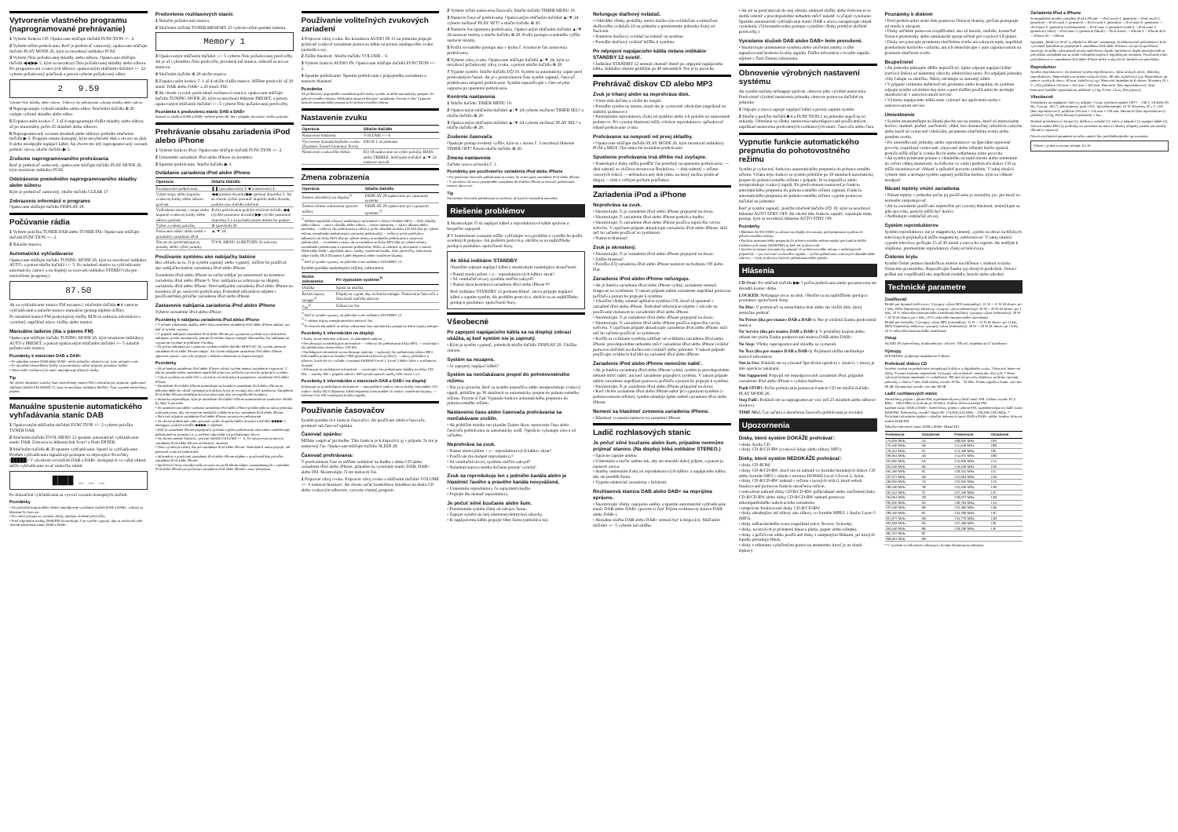Vytvorenie vlastného programu (naprogramované prehrávanie)
1 Vyberte funkciu CD. Opakovane stláčajte tlačidlá FUNCTION +/– 2.
2 Vyberte režim prehrávania. Keď je prehrávač zastavený, opakovane stláčajte tlačidlo PLAY MODE 26, kým sa nezobrazí indikátor PGM.
3 Vyberte číslo požadovanej skladby alebo súboru. Opakovane stláčajte tlačidlá ◀◀/▶▶ 5, kým sa nezobrazí číslo požadovanej skladby alebo súboru. Pri programovaní zvukových súborov opakovaným stláčaním tlačidiel +/– 22 vyberte požadovaný priečinok a potom vyberte požadovaný súbor.
2 9.59
Vybraté číslo skladby alebo súboru Celkový čas prehrávania vybratej skladby alebo súboru
4 Naprogramujte vybratú skladbu alebo súbor. Stlačením tlačidla ⊕ 20 zadajte vybratú skladbu alebo súbor.
5 Zopakovaním krokov č. 3 až 4 naprogramujte ďalšie skladby alebo súbory až po maximálny počet 25 skladieb alebo súborov.
6 Naprogramovaný zoznam skladieb alebo súborov prehráte stlačením tlačidla ▶ 3. Program ostane dostupný, kým nevyberiete disk z otvoru na disk 8 alebo neodpojíte napájací kábel. Ak chcete ten istý naprogramovaný zoznam prehrať znova, stlačte tlačidlo ▶ 3.
Zrušenie naprogramovaného prehrávania
Keď je prehrávač zastavený, opakovane stláčajte tlačidlo PLAY MODE 26, kým nezmizne indikátor PGM.
Odstránenie posledného naprogramovaného skladby alebo súboru
Kým je prehrávač zastavený, stlačte tlačidlo CLEAR 17.
Zobrazenie informácií o programe
Opakovane stláčajte tlačidlo DISPLAY 29.
Počúvanie rádia
1 Vyberte položku TUNER DAB alebo TUNER FM. Opakovane stláčajte tlačidlá FUNCTION +/– 2.
2 Nalaďte stanicu.
Automatické vyhľadávanie
Opakovane stláčajte tlačidlo TUNING MODE 26, kým sa nezobrazí indikátor AUTO, a potom stlačte tlačidlá +/– 5. Po naladení stanice sa vyhľadávanie automaticky zastaví a na displeji sa rozsvieti indikátor STEREO (iba pre stereofónne programy).
87.50
Ak sa vyhľadávanie stanice FM nezastaví, stlačením tlačidla ■ 4 zastavte vyhľadávanie a nalaďte stanicu manuálne (postup nájdete nižšie).
Po naladení stanice FM poskytujúcej služby RDS sa zobrazia informácie o vysielaní, napríklad názov služby alebo stanice.
Manuálne ladenie (iba v pásme FM)
Opakovane stláčajte tlačidlo TUNING MODE 26, kým nezmizne indikátory AUTO a PRESET, a potom opakovaným stláčaním tlačidiel +/– 5 nalaďte požadovanú stanicu.
Poznámky k staniciam DAB a DAB+
• Po naladení stanice DAB alebo DAB+ môže niekoľko sekúnd trvať, kým začujete zvuk.
• Po ukončení sekundárnej služby sa automaticky začne prijímať primárna služba.
• Tento ladič rozhlasových staníc nepodporuje údajové služby.
Tip
Ak chcete obmedziť statický šum stereofónnej stanice FM s nekvalitným príjmom, opakovane stláčajte tlačidlo FM MODE 27, kým sa nezobrazí indikátor MONO. Tým vypnete stereofónny príjem.
Manuálne spustenie automatického vyhľadávania staníc DAB
1 Opakovaným stláčaním tlačidiel FUNCTION +/– 2 vyberte položku TUNER DAB.
2 Stlačením tlačidla TOOL MENU 21 spustite automatické vyhľadávanie staníc DAB. Zobrazia sa hlásenia Init Scan? a Push ENTER.
3 Stlačením tlačidla ⊕ 20 spustite vyhľadávanie. Spustí sa vyhľadávanie. Priebeh vyhľadávania signalizujú postupne sa objavujúce štvorčeky (█████). V závislosti od služieb DAB a DAB+ dostupných vo vašej oblasti môže vyhľadávanie trvať niekoľko minút.
████ _ _ _
Po dokončení vyhľadávania sa vytvorí zoznam dostupných služieb.
Poznámky
• Ak príslušná krajina alebo oblasť nepodporuje vysielanie služieb DAB a DAB+, zobrazí sa hlásenie No Service.
• Pri tomto postupe sa vymažú všetky predtým uložené predvoľby.
• Pred odpojením antény DAB/FM skontrolujte, či je systém vypnutý, aby sa zachovali vaše vlastné nastavenia staníc DAB a DAB+.
Predvolenie rozhlasových staníc
1 Nalaďte požadovanú stanicu.
2 Stlačením tlačidla TUNER MEMORY 25 vyberte režim pamäte ladenia.
Memory 1
3 Opakovaným stláčaním tlačidiel +/– 5 vyberte číslo požadovanej predvoľby. Ak je už vybratému číslu predvoľby priradená iná stanica, nahradí sa novou stanicou.
4 Stlačením tlačidla ⊕ 20 uložte stanicu.
5 Zopakovaním krokov č. 1 až 4 uložte ďalšie stanice. Môžete predvoliť až 20 staníc DAB alebo DAB+ a 20 staníc FM.
6 Ak chcete vyvolať predvolenú rozhlasovú stanicu, opakovane stláčajte tlačidlo TUNING MODE 26, kým sa nezobrazí hlásenie PRESET, a potom opakovaným stláčaním tlačidiel +/– 5 vyberte číslo požadovanej predvoľby.
Poznámka k predvoleniu staníc DAB a DAB+
Stanice so službou DAB a DAB+ môžete predvoliť iba v prípade, ak možno službu prijímať.
Prehrávanie obsahu zariadenia iPod alebo iPhone
1 Vyberte funkciu iPod. Opakovane stláčajte tlačidlá FUNCTION +/– 2.
2 Umiestnite zariadenie iPod alebo iPhone na konektor.
3 Spustite prehrávanie. Stlačte tlačidlo ▶ 3.
Ovládanie zariadenia iPod alebo iPhone
| Operácia | Stlačte tlačidlo |
| --- | --- |
| Pozastavenie prehrávania | ❚❚ (pozastavenie) 3/ ■ (zastavenie) 4. |
| Výber stopy alebo kapitoly zvukovej knihy alebo súboru podcast | ◀◀ (presun dozadu)/▶▶ (presun dopredu) 5. Ak sa chcete rýchlo posunúť dopredu alebo dozadu, podržte toto tlačidlo stlačené. |
| Vyhľadanie miesta v stope alebo kapitole zvukovej knihy alebo súboru podcast | Počas prehrávania podržte stlačené tlačidlo ◀◀ (rýchle posunutie dozadu)/▶▶ (rýchle posunutie dopredu) 5 a na požadovanom mieste ho pustite. |
| Výber zvolenej položky | ⊕ (prechod) 20. |
| Posúvanie nahor alebo nadol v ponukách zariadenia iPod | ▲/▼ 24. |
| Návrat do predchádzajúcej ponuky alebo výber ponuky | TOOL MENU 21/RETURN 23 (návrat). |
Používanie systému ako nabíjačky batérie
Bez ohľadu na to, či je systém zapnutý alebo vypnutý, môžete ho používať ako nabíjačku batérie zariadenia iPod alebo iPhone.
Zariadenie iPod alebo iPhone sa začne nabíjať po umiestnení na konektor zariadenia iPod alebo iPhone 9. Stav nabíjania sa zobrazuje na displeji zariadenia iPod alebo iPhone. Pred nabíjaním zariadenia iPod alebo iPhone na konektor až po zastavení prehrávania. Podrobné informácie nájdete v používateľskej príručke zariadenia iPod alebo iPhone.
Zastavenie nabíjania zariadenia iPod alebo iPhone
Vyberte zariadenie iPod alebo iPhone.
Poznámky k nabíjaniu zariadenia iPod alebo iPhone
• V režime zobrazenia ukážky alebo času nemôžete zariadenie iPod alebo iPhone nabíjať, ani keď je systém vypnutý.
• V prípade nabíjania zariadenia iPod alebo iPhone pri vypnutom systéme sa po dokončení nabíjania systém automaticky prepne do režimu úspory energie. Maximálny čas nabíjania pri vypnutom systéme je približne 4 hodiny.
• Ak počas nabíjania pri vypnutom systéme stlačíte tlačidlo DISPLAY 29, systém prestane zariadenie iPod alebo iPhone nabíjať. Ak chcete nabíjanie zariadenia iPod alebo iPhone opätovne spustiť, znova ho pripojte v režime zobrazenia na úsporu energie.
Poznámky
• Ak je batéria zariadenia iPod alebo iPhone vybitá, systém nemusí zariadenie rozpoznať. V takom prípade nabite zariadenie napríklad pomocou počítača a potom ho pripojte k systému.
• Výkon systému sa môže líšiť v závislosti od technických parametrov zariadenia iPod alebo iPhone.
• Zariadenie iPod alebo iPhone umiestňujte na konektor zariadenia iPod alebo iPhone na jednotke alebo ho odtiaľ vyberajte pod uhlom, ktorý je rovnaký ako uhol konektora. Zariadenie iPod alebo iPhone neotáčajte ani nim nekývajte, aby ste nepoškodili konektor.
• Jednotku neprenášajte, kým je zariadenie iPod alebo iPhone umiestnené na konektore. Mohlo by dôjsť k poruche.
• Pri umiestňovaní alebo vyberaní zariadenia iPod alebo iPhone podržte jednou rukou jednotku a dávajte pozor, aby ste omylom nestlačili ovládacie prvky zariadenia iPod alebo iPhone.
• Skôr než odpojíte zariadenie iPod alebo iPhone, pozastavte prehrávanie.
• Ak chcete prehrávané video posunúť rýchlo dopredu (alebo dozadu) a tlačidlá ◀◀/▶▶ 5 nereagujú, podržte tlačidlá ◀◀/▶▶ 5 stlačené.
• Keď je zariadenie iPhone pripojené k systému a počas prehrávania vám niekto zatelefonuje, prehrávanie sa pozastaví a vy môžete odpovedať na prichádzajúci hovor.
• Ak chcete zmeniť hlasitosť, použite tlačidlá VOLUME +/– 6. Pri nastavovaní pomocou zariadenia iPod alebo iPhone sa hlasitosť nezmení.
• Tento systém je určený iba pre zariadenia iPod alebo iPhone. Nemôžete k nemu pripojiť iné prenosné zvukové prehrávače.
• Informácie o používaní zariadenia iPod alebo iPhone nájdete v používateľskej príručke zariadenia iPod alebo iPhone.
• Spoločnosť Sony nezodpovedá za stratu ani poškodenie údajov zaznamenaných v zariadení iPod alebo iPhone pri používaní zariadenia iPod alebo iPhone s touto jednotkou.
Používanie voliteľných zvukových zariadení
1 Pripravte zdroj zvuku. Ku konektoru AUDIO IN 15 na jednotke pripojte prídavné zvukové zariadenie pomocou kábla na prenos analógového zvuku (nedodáva sa).
2 Znížte hlasitosť. Stlačte tlačidlo VOLUME – 6.
3 Vyberte funkciu AUDIO IN. Opakovane stláčajte tlačidlá FUNCTION +/– 2.
4 Spustite prehrávanie. Spustite prehrávanie z pripojeného zariadenia a nastavte hlasitosť.
Poznámka
Ak je hlasitosť pripojeného zariadenia príliš nízka, systém sa môže automaticky prepnúť do pohotovostného režimu. Adekvátne nastavte hlasitosť zariadenia. Pozrite si časť Vypnutie funkcie automatického prepnutia do pohotovostného režimu.
Nastavenie zvuku
| Operácia | Stlačte tlačidlo |
| --- | --- |
| Nastavenie hlasitosti | VOLUME +/– 6. |
| Vytvorenie dynamickejšieho zvuku (Dynamic Sound Generator X-tra) | DSGX 1 na jednotke. |
| Nastavenie zvukového efektu | EQ 18 opakovane na výber položky BASS alebo TREBLE. Stláčaním tlačidiel ▲/▼ 24 nastavte úroveň. |
Zmena zobrazenia
| Operácia | Stlačte tlačidlo |
| --- | --- |
| Zmena informácií na displeji<sup>1)</sup> | DISPLAY 29 opakovane pri zapnutom systéme. |
| Zmena režimu zobrazenia (pozrite nižšie) | DISPLAY 29 opakovane pri vypnutom systéme.<sup>2)</sup> |
<sup>1)</sup> Môžete napríklad zobraziť nasledujúce informácie o disku CD alebo MP3: —číslo skladby alebo súboru, —názov skladby alebo súboru, —meno interpreta, —názov albumu alebo priečinka, —celkový čas prehrávania a celkový počet skladieb na disku CD-DA (iba po výbere režimu normálneho prehrávania a zastavení prehrávača), —celkový počet priečinkov (albumov) na disku MP3 (iba po výbere režimu normálneho prehrávania a zastavení prehrávača), —označenie zväzku, ak sa nachádza na disku MP3 (iba po výbere režimu normálneho prehrávania a zastavení prehrávača). Môžu sa zobraziť aj informácie o stanici DAB alebo DAB+, napríklad názov služby, označenie kanálu, číslo predvoľby, frekvencia, údaje služby DLS (Dynamic Label Segment) alebo označenie skupiny.
<sup>2)</sup> Keď je systém vypnutý, na jednotke svieti indikátor STANDBY 12.
Systém ponúka nasledujúce režimy zobrazenia.
| Režim zobrazenia | Pri vypnutom systéme<sup>1)</sup> |
| --- | --- |
| Ukážka | Spustí sa ukážka. |
| Režim úspory energie<sup>2)</sup> | Displej sa vypne, aby sa šetrila energia. Nastavenia časovača a času budú naďalej aktívne. |
| Čas<sup>3)</sup> | Zobrazí sa čas. |
<sup>1)</sup> Keď je systém vypnutý, na jednotke svieti indikátor STANDBY 12.
<sup>2)</sup> V režime úspory energie nemožno nastaviť čas.
<sup>3)</sup> Po ôsmich sekundách sa režim zobrazenia času automaticky prepne na režim úspory energie.
Poznámky k informáciám na displeji
• Znaky, ktoré nemožno zobraziť, sú nahradené znakom _.
• Nezobrazujú sa nasledujúce informácie: —celkový čas prehrávania disku MP3, —zostávajúci čas prehrávania okrem diskov CD-DA.
• Nasledujúce informácie sa nezobrazujú správne: —uplynulý čas prehrávania súboru MP3 kódovaného pomocou formátu VBR (premenlivá bitová rýchlosť), —názvy priečinkov a súborov, ktoré nie sú v súlade s normami ISO9660 Level 1, Level 2 alebo Joliet v rozšírenom formáte.
• Zobrazujú sa nasledujúce informácie: —zostávajúci čas prehrávania skladby na disku CD-DA, —značky ID3 v prípade súborov MP3 používajúcich značky ID3 verzie 1 a 2.
Poznámky k informáciám o staniciach DAB a DAB+ na displeji
Zobrazujú sa aj nasledujúce informácie: —maximálne 8 znakov názvu služby, maximálne 128 znakov služby DLS (Dynamic Label Segment) a maximálne 16 znakov označenia skupiny, —hodnota 0 až 100 označujúca kvalitu signálu.
Používanie časovačov
Systém ponúka dve funkcie časovačov. Ak používate obidva časovače, prednosť má časovač spánku.
Časovač spánku:
Môžete zaspávať pri hudbe. Táto funkcia je k dispozícii aj v prípade, že nie je nastavený čas. Opakovane stláčajte tlačidlo SLEEP 28.
Časovač prehrávania:
V predvolenom čase sa môžete zobúdzať na hudbu z disku CD alebo zariadenia iPod alebo iPhone, prípadne na vysielanie staníc DAB, DAB+ alebo FM. Skontrolujte, či ste nastavili čas.
1 Pripravte zdroj zvuku. Pripravte zdroj zvuku a stláčaním tlačidiel VOLUME +/– 6 nastavte hlasitosť. Ak chcete začať konkrétnou skladbou na disku CD alebo zvukovým súborom, vytvorte vlastný program.
2 Vyberte režim nastavenia časovača. Stlačte tlačidlo TIMER MENU 19.
3 Nastavte časovač prehrávania. Opakovaným stláčaním tlačidiel ▲/▼ 24 vyberte možnosť PLAY SET? a stlačte tlačidlo ⊕ 20.
4 Nastavte čas spustenia prehrávania. Opakovaným stláčaním tlačidiel ▲/▼ 24 nastavte hodiny a stlačte tlačidlo ⊕ 20. Podľa postupu uvedeného vyššie nastavte minúty.
5 Podľa rovnakého postupu ako v kroku č. 4 nastavte čas zastavenia prehrávania.
6 Vyberte zdroj zvuku. Opakovane stláčajte tlačidlá ▲/▼ 24, kým sa nezobrazí požadovaný zdroj zvuku, a potom stlačte tlačidlo ⊕ 20.
7 Vypnite systém. Stlačte tlačidlo I/⏻ 10. Systém sa automaticky zapne pred predvoleným časom. Ak je v predvolenom čase systém zapnutý, časovač prehrávania nespustí prehrávanie. Systém nepoužívajte v čase od jeho zapnutia po spustenie prehrávania.
Kontrola nastavenia
1 Stlačte tlačidlo TIMER MENU 19.
2 Opakovaným stláčaním tlačidiel ▲/▼ 24 vyberte možnosť TIMER SEL? a stlačte tlačidlo ⊕ 20.
3 Opakovaným stláčaním tlačidiel ▲/▼ 24 vyberte možnosť PLAY SEL? a stlačte tlačidlo ⊕ 20.
Zrušenie časovača
Opakujte postup uvedený vyššie, kým sa v kroku č. 3 nezobrazí hlásenie TIMER OFF? Potom stlačte tlačidlo ⊕ 20.
Zmena nastavenia
Začnite znova od kroku č. 1.
Poznámky pre používateľov zariadenia iPod alebo iPhone
• Pri používaní časovača prehrávania sa uistite, že sa nevypne zariadenie iPod alebo iPhone.
• V závislosti od stavu pripojeného zariadenia iPod alebo iPhone sa časovač prehrávania nemusí aktivovať.
Tip
Nastavenie časovača prehrávania sa zachová, až kým ho manuálne nezrušíte.
Riešenie problémov
1 Skontrolujte, či sú napájací kábel a reproduktorové káble správne a bezpečne zapojené.
2 V kontrolnom zozname nižšie vyhľadajte svoj problém a vyriešte ho podľa uvedených pokynov. Ak problém pretrváva, obráťte sa na najbližšieho predajcu produktov spoločnosti Sony.
Ak bliká indikátor STANDBY
Okamžite odpojte napájací kábel a skontrolujte nasledujúce skutočnosti.
• Nastal medzi pólmi + a – reproduktorových káblov skrat?
• Sú ventilačné otvory systému niečím zakryté?
• Nastal skrat konektora zariadenia iPod alebo iPhone 9?
Keď indikátor STANDBY 12 prestane blikať, znova pripojte napájací kábel a zapnite systém. Ak problém pretrváva, obráťte sa na najbližšieho predajcu produktov spoločnosti Sony.
Všeobecné
Po zapojení napájacieho kábla sa na displeji zobrazí ukážka, aj keď systém nie je zapnutý.
• Kým je systém vypnutý, jedenkrát stlačte tlačidlo DISPLAY 29. Ukážka zmizne.
Systém sa nezapne.
• Je zapojený napájací kábel?
Systém sa neočakávane prepol do pohotovostného režimu.
• Nie je to porucha. Keď sa systém nepoužíva alebo nereprodukuje zvukový signál, približne po 30 minútach sa automaticky prepne do pohotovostného režimu. Pozrite si časť Vypnutie funkcie automatického prepnutia do pohotovostného režimu.
Nastavenie času alebo časovača prehrávania sa neočakávane zrušilo.
• Ak približne minútu nevykonáte žiaden úkon, nastavenie času alebo časovača prehrávania sa automaticky zruší. Operáciu vykonajte znova od začiatku.
Neprehráva sa zvuk.
• Nastal medzi pólmi + a – reproduktorových káblov skrat?
• Používate iba dodané reproduktory?
• Sú ventilačné otvory systému niečím zakryté?
• Naladená stanica mohla dočasne prestať vysielať.
Zvuk sa reprodukuje len z jedného kanála alebo je hlasitosť ľavého a pravého kanála nevyvážená.
• Umiestnite reproduktory čo najsymetrickejšie.
• Pripojte iba dodané reproduktory.
Je počuť silné bzučanie alebo šum.
• Premiestnite systém ďalej od zdrojov šumu.
• Zapojte systém do inej nástennej elektrickej zásuvky.
• K napájaciemu káblu pripojte filter šumu (nedodáva sa).
Nefunguje diaľkový ovládač.
• Odstráňte všetky prekážky medzi diaľkovým ovládačom a snímačom diaľkového ovládača 16 na jednotke a premiestnite jednotku ďalej od žiariviek.
• Namierte diaľkový ovládač na snímač na systéme.
• Presuňte diaľkový ovládač bližšie k systému.
Po odpojení napájacieho kábla ostane indikátor STANDBY 12 svietiť.
• Indikátor STANDBY 12 nemusí zhasnúť ihneď po odpojení napájacieho kábla. Indikátor zhasne približne po 40 sekundách. Nie je to porucha.
Prehrávač diskov CD alebo MP3
Zvuk je trhaný alebo sa neprehráva disk.
• Utrite disk dočista a vložte ho naspäť.
• Presuňte systém na miesto, ktoré nie je vystavené vibráciám (napríklad na stabilný podstavec).
• Premiestnite reproduktory ďalej od systému alebo ich položte na samostatné podstavce. Pri vysokej hlasitosti môžu vibrácie reproduktorov spôsobovať trhané prehrávanie zvuku.
Prehrávanie sa nespustí od prvej skladby.
• Opakovane stláčajte tlačidlo PLAY MODE 26, kým nezmiznú indikátory PGM a SHUF, čím obnovíte normálne prehrávanie.
Spustenie prehrávania trvá dlhšie než zvyčajne.
• Nasledujúce disky môžu predĺžiť čas potrebný na spustenie prehrávania: —disk nahratý so zložitou stromovou štruktúrou, —disk nahratý v režime viacerých relácií, —nefinalizovaný disk (disk, na ktorý možno pridávať údaje), —disk s veľkým počtom priečinkov.
Zariadenia iPod a iPhone
Neprehráva sa zvuk.
• Skontrolujte, či je zariadenie iPod alebo iPhone pripojené na doraz.
• Skontrolujte, či zariadenie iPod alebo iPhone prehráva hudbu.
• Skontrolujte, či zariadenie iPod alebo iPhone používa najnovšiu verziu softvéru. V opačnom prípade aktualizujte zariadenie iPod alebo iPhone, skôr než ho začnete používať so systémom.
• Nastavte hlasitosť.
Zvuk je skreslený.
• Skontrolujte, či je zariadenie iPod alebo iPhone pripojené na doraz.
• Znížte hlasitosť.
• Položku EQ zariadenia iPod alebo iPhone nastavte na hodnotu Off alebo Flat.
Zariadenie iPod alebo iPhone nefunguje.
• Ak je batéria zariadenia iPod alebo iPhone vybitá, zariadenie nemusí fungovať so systémom. V takom prípade nabite zariadenie napríklad pomocou počítača a potom ho pripojte k systému.
• Ukončite všetky ostatné aplikácie systému iOS, ktoré sú spustené v zariadení iPod alebo iPhone. Podrobné informácie nájdete v návode na používanie dodanom so zariadením iPod alebo iPhone.
• Skontrolujte, či je zariadenie iPod alebo iPhone pripojené na doraz.
• Skontrolujte, či zariadenie iPod alebo iPhone používa najnovšiu verziu softvéru. V opačnom prípade aktualizujte zariadenie iPod alebo iPhone, skôr než ho začnete používať so systémom.
• Keďže sa ovládanie systému odlišuje od ovládania zariadenia iPod alebo iPhone, pravdepodobne nebudete môcť zariadenie iPod alebo iPhone ovládať pomocou tlačidiel na diaľkovom ovládači alebo jednotke. V takom prípade používajte ovládacie tlačidlá na zariadení iPod alebo iPhone.
Zariadenie iPod alebo iPhone nemožno nabiť.
• Ak je batéria zariadenia iPod alebo iPhone vybitá, systém ju pravdepodobne nebude môcť nabiť, ani keď zariadenie pripojíte k systému. V takom prípade nabite zariadenie napríklad pomocou počítača a potom ho pripojte k systému.
• Skontrolujte, či je zariadenie iPod alebo iPhone pripojené na doraz.
• Keď chcete zariadenie iPod alebo iPhone nabiť pri vypnutom systéme (v pohotovostnom režime), systém nenabije úplne nabité zariadenie iPod alebo iPhone.
Nemení sa hlasitosť zvonenia zariadenia iPhone.
• Hlasitosť zvonenia nastavte na zariadení iPhone.
Ladič rozhlasových staníc
Je počuť silné bzučanie alebo šum, prípadne nemožno prijímať stanice. (Na displeji bliká indikátor STEREO.)
• Správne zapojte anténu.
• Umiestnite a otočte anténu tak, aby ste dosiahli dobrý príjem, a potom ju nastavte znova.
• Antény umiestnite ďalej od reproduktorových káblov a napájacieho kábla, aby ste predišli šumu.
• Vypnite elektrické zariadenia v blízkosti.
Rozhlasová stanica DAB alebo DAB+ sa neprijíma správne.
• Skontrolujte všetky zapojenia antény a spustite automatické vyhľadávanie staníc DAB alebo DAB+ (pozrite si časť Príjem rozhlasovej stanice DAB alebo DAB+).
• Aktuálna služba DAB alebo DAB+ nemusí byť k dispozícii. Stláčaním tlačidiel +/– 5 vyberte inú službu.
• Ak ste sa presťahovali do inej oblasti, niektoré služby alebo frekvencie sa mohli zmeniť a pravdepodobne nebudete môcť naladiť zvyčajné vysielanie. Spustite automatické vyhľadávanie staníc DAB a znova zaregistrujte obsah vysielania. (Vykonaním tohto postupu vymažete všetky predtým uložené predvoľby.)
Vysielanie služieb DAB alebo DAB+ bolo prerušené.
• Skontrolujte umiestnenie systému alebo otočením antény zvýšte signalizovanú hodnotu kvality signálu. Ďalšie informácie o kvalite signálu nájdete v časti Zmena zobrazenia.
Obnovenie výrobných nastavení systému
Ak systém naďalej nefunguje správne, obnovte jeho výrobné nastavenia. Predvolené výrobné nastavenia jednotky obnovte pomocou tlačidiel na jednotke.
1 Odpojte a znova zapojte napájací kábel a potom zapnite systém.
2 Stlačte a podržte tlačidlá ■ 4 a FUNCTION 2 na jednotke aspoň na tri sekundy. Odstránia sa všetky nastavenia nakonfigurované používateľom, napríklad nastavenia predvolených rozhlasových staníc, časovača alebo času.
Vypnutie funkcie automatického prepnutia do pohotovostného režimu
Systém je vybavený funkciou automatického prepnutia do pohotovostného režimu. Vďaka tejto funkcii sa systém približne po 30 minútach automaticky prepne do pohotovostného režimu v prípade, že sa nepoužíva alebo nereprodukuje zvukový signál. Pri predvolenom nastavení je funkcia automatického prepnutia do pohotovostného režimu zapnutá. Funkciu automatického prepnutia do pohotovostného režimu vypnite pomocou tlačidiel na jednotke.
Keď je systém zapnutý, podržte stlačené tlačidlo I/⏻ 10, kým sa nezobrazí hlásenie AUTO STBY OFF. Ak chcete túto funkciu zapnúť, zopakujte tento postup, kým sa nezobrazí hlásenie AUTO STBY ON.
Poznámky
• Hlásenie AUTO STBY sa zobrazí na displeji dve minúty pred prepnutím systému do pohotovostného režimu.
• Funkcia automatického prepnutia do pohotovostného režimu neplatí pre funkcie ladiča rozhlasových staníc (DAB/FM), aj keď ste ju aktivovali.
• Systém sa nemusí automaticky prepnúť do pohotovostného režimu v nasledujúcich prípadoch: —pri zisťovaní zvukového signálu, —počas prehrávania zvukových skladieb alebo súborov, —kým je aktívny časovač prehrávania alebo spánku.
Hlásenia
CD Over: Pri stláčaní tlačidla ▶▶ 5 počas prehrávania alebo pozastavenia ste dosiahli koniec disku.
LOCKED: Nefunguje otvor na disk. Obráťte sa na najbližšieho predajcu produktov spoločnosti Sony.
No Disc: V prehrávači sa nenachádza disk alebo ste vložili disk, ktorý nemožno prehrať.
No Preset (iba pre stanice DAB a DAB+): Nie je uložená žiadna predvolená stanica.
No Service (iba pre stanice DAB a DAB+): V príslušnej krajine alebo oblasti nevysiela žiadna podporovaná stanica DAB alebo DAB+.
No Step: Všetky naprogramované skladby sa vymazali.
No Text (iba pre stanice DAB a DAB+): Prijímaná služba neobsahuje textové informácie.
Not in Use: Pokúsili ste sa vykonať špecifickú operáciu v situácii, v ktorej je táto operácia zakázaná.
Not Supported: Pripojili ste nepodporované zariadenie iPod, prípadne zariadenie iPod alebo iPhone s vybitou batériou.
Push STOP!: Počas prehrávania pomocou funkcie CD ste stlačili tlačidlo PLAY MODE 26.
Step Full!: Pokúsili ste sa naprogramovať viac než 25 skladieb alebo súborov (krokov).
TIME NG!: Čas začatia a ukončenia časovača prehrávania je rovnaký.
Upozornenia
Disky, ktoré systém DOKÁŽE prehrávať:
• disky Audio CD,
• disky CD-R/CD-RW (zvukové údaje alebo súbory MP3).
Disky, ktoré systém NEDOKÁŽE prehrávať:
• disky CD-ROM,
• disky CD-R/CD-RW, ktoré nie sú nahraté vo formáte hudobných diskov CD alebo formáte MP3 v súlade s normou ISO9660 Level 1/Level 2, Joliet,
• disky CD-R/CD-RW nahraté v režime viacerých relácií, ktoré neboli finalizované pomocou funkcie ukončenia relácie,
• nekvalitne nahraté disky CD-R/CD-RW, poškriabané alebo znečistené disky CD-R/CD-RW alebo disky CD-R/CD-RW nahraté pomocou nekompatibilného nahrávacieho zariadenia,
• nesprávne finalizované disky CD-R/CD-RW,
• disky obsahujúce iné súbory ako súbory vo formáte MPEG 1 Audio Layer-3 (MP3),
• disky neštandardného tvaru (napríklad srdce, štvorec, hviezda),
• disky, na ktorých je prilepená lepiaca páska, papier alebo nálepka,
• disky z požičovne alebo používané disky s nalepenými štítkami, pri ktorých lepidlo presahuje štítok,
• disky s etiketami vytlačenými pomocou atramentu, ktorý je na dotyk lepkavý.
Poznámky k diskom
• Pred prehrávaním utrite disk pomocou čistiacej tkaniny, pričom postupujte od stredu k okrajom.
• Disky nečistite pomocou rozpúšťadiel, ako sú benzín, riedidlo, komerčné čistiace prostriedky alebo antistatické spreje určené pre vinylové LP platne.
• Disky nevystavujte priamemu slnečnému svetlu ani zdrojom tepla, napríklad prieduchom horúceho vzduchu, ani ich nenechávajte v aute zaparkovanom na priamom slnečnom svetle.
Bezpečnosť
• Ak jednotku plánujete dlhšie nepoužívať, úplne odpojte napájací kábel (sieťovú šnúru) od nástennej zásuvky (elektrickej siete). Pri odpájaní jednotky vždy ťahajte za zástrčku. Nikdy neťahajte za samotný kábel.
• V prípade vniknutia akéhokoľvek predmetu alebo kvapaliny do systému odpojte systém od elektrickej siete a pred ďalším používaním ho nechajte skontrolovať v autorizovanom servise.
• Výmenu napájacieho kábla smie vykonať len oprávnená osoba v autorizovanom servise.
Umiestnenie
• Systém neumiestňujte na šikmú plochu ani na miesta, ktoré sú mimoriadne horúce, studené, prašné, znečistené, vlhké, bez dostatočnej cirkulácie vzduchu alebo ktoré sú vystavené vibráciám, priamemu slnečnému svetlu alebo jasnému svetlu.
• Pri umiestňovaní jednotky alebo reproduktorov na špeciálne upravené povrchy (napríklad voskované, olejované alebo leštené) buďte opatrní, pretože môže dôjsť k vzniku škvŕn alebo odfarbeniu tohto povrchu.
• Ak systém prinesiete priamo z chladného na teplé miesto alebo umiestnite do veľmi vlhkej miestnosti, na šošovke vo vnútri prehrávača diskov CD sa môže skondenzovať vlhkosť a spôsobiť poruchu systému. V takej situácii vyberte disk a nechajte systém zapnutý približne hodinu, kým sa vlhkosť neodparí.
Nárast teploty vnútri zariadenia
• Nárast teploty v jednotke počas jej používania je normálny jav, pre ktorý sa nemusíte znepokojovať.
• Ak sa zariadenie používalo nepretržite pri vysokej hlasitosti, nedotýkajte sa jeho povrchu, pretože môže byť horúci.
• Neblokujte ventilačné otvory.
Systém reproduktorov
Systém reproduktorov nie je magneticky tienený, a preto sa obraz na blízkych televíznych prijímačoch môže magneticky zdeformovať. V takej situácii vypnite televízor, počkajte 15 až 30 minút a znova ho zapnite. Ak nedôjde k zlepšeniu, premiestnite reproduktory ďalej od televízora.
Čistenie krytu
Systém čistite jemnou handričkou mierne navlhčenou v slabom roztoku čistiaceho prostriedku. Nepoužívajte žiaden typ drsných podložiek, čistiaci prášok ani rozpúšťadlá ako napríklad riedidlo, benzín alebo alkohol.
Technické parametre
Zosilňovač
Model pre Spojené kráľovstvo: Výstupný výkon DIN (nominálny): 15 W + 15 W (8 ohmov pri 1 kHz, DIN) Nepretržitý efektívny výstupný výkon (referenčný): 20 W + 20 W (8 ohmov pri 1 kHz, 10 % celkového harmonického skreslenia) Hudobný výstupný výkon (referenčný): 20 W + 20 W (8 ohmov pri 1 kHz, 10 % celkového harmonického skreslenia)
Model pre Austráliu: Výstupný výkon DIN (nominálny): 15 W + 15 W (8 ohmov pri 1 kHz, DIN) Nepretržitý efektívny výstupný výkon (referenčný): 20 W + 20 W (8 ohmov pri 1 kHz, 10 % celkového harmonického skreslenia)
Vstup
AUDIO IN (stereofónny minikonektor): citlivosť 700 mV, impedancia 47 kiloohmov
Výstupy
SPEAKERS: podporuje impedanciu 8 ohmov
Prehrávač diskov CD
Systém: systém na prehrávanie kompaktných diskov a digitálneho zvuku. Vlastnosti laserovej diódy: Trvanie žiarenia: nepretržité; Výstupný výkon lasera*: menej ako 44,6 μW. * Tento výkon je hodnota nameraná vo vzdialenosti 200 mm od povrchu objektívu na bloku optickej prenosky s clonou 7 mm. Frekvenčný rozsah: 20 Hz – 20 kHz. Pomer signálu a šumu: viac ako 90 dB. Dynamický rozsah: viac ako 90 dB
Ladič rozhlasových staníc
Stereofónny príjem v pásme FM, superheterodynový ladič staníc FM. Ladiaci rozsah: 87,5 MHz – 108,0 MHz (s krokom po 50 kHz). Anténa: drôtová anténa FM.
Ladenie staníc DAB a DAB+: Stereofónny príjem v pásme FM, superheterodynový ladič staníc DAB/FM. Frekvenčný rozsah*: Band-III: 174,928 (5A) MHz – 239,200 (13F) MHz. * Podrobné informácie nájdete v tabuľke frekvencií staníc DAB a DAB+ nižšie. Anténa: drôtová anténa DAB/FM
Tabuľka frekvencií staníc DAB a DAB+ (Band-III)
| Frekvencia | Označenie | Frekvencia | Označenie |
| --- | --- | --- | --- |
| 174,928 MHz | 5A | 209,936 MHz | 10A |
| 176,640 MHz | 5B | 211,648 MHz | 10B |
| 178,352 MHz | 5C | 213,360 MHz | 10C |
| 180,064 MHz | 5D | 215,072 MHz | 10D |
| 181,936 MHz | 6A | 216,928 MHz | 11A |
| 183,648 MHz | 6B | 218,640 MHz | 11B |
| 185,360 MHz | 6C | 220,352 MHz | 11C |
| 187,072 MHz | 6D | 222,064 MHz | 11D |
| 188,928 MHz | 7A | 223,936 MHz | 12A |
| 190,640 MHz | 7B | 225,648 MHz | 12B |
| 192,352 MHz | 7C | 227,360 MHz | 12C |
| 194,064 MHz | 7D | 229,072 MHz | 12D |
| 195,936 MHz | 8A | 230,784 MHz | 13A |
| 197,648 MHz | 8B | 232,496 MHz | 13B |
| 199,360 MHz | 8C | 234,208 MHz | 13C |
| 201,072 MHz | 8D | 235,776 MHz | 13D |
| 202,928 MHz | 9A | 237,488 MHz | 13E |
| 204,640 MHz | 9B | 239,200 MHz | 13F |
| 206,352 MHz | 9C | | |
| 208,064 MHz | 9D | | |
* V systéme sa frekvencie zobrazujú s dvoma desatinnými miestami.
Zariadenia iPod a iPhone
Kompatibilné modely zariadení iPod a iPhone: —iPod touch 4. generácie —iPod touch 3. generácie —iPod touch 2. generácie —iPod touch 1. generácie —iPod nano 6. generácie —iPod nano 5. generácie (videokamera) —iPod nano 4. generácie (video) —iPod nano 3. generácie (video) —iPod nano 2. generácie (hliník) —iPod classic —iPhone 4 —iPhone 3GS —iPhone 3G —iPhone
Spojenia „Made for iPod" a „Made for iPhone" znamenajú, že elektronické príslušenstvo bolo vytvorené špeciálne na pripojenie k zariadeniu iPod alebo iPhone a vývojová spoločnosť zaručuje, že spĺňa výkonnostné normy spoločnosti Apple. Spoločnosť Apple nezodpovedá za prevádzku zariadenia ani za súlad s bezpečnostnými a regulačnými normami. Používanie tohto príslušenstva so zariadením iPod alebo iPhone môže ovplyvňovať bezdrôtovú prevádzku.
Reproduktor
Systém reproduktorov: dvojsmerný systém reproduktorov, odraz nízkych tónov. Jednotky reproduktorov: Reproduktor na prenos nízkych tónov: 80 mm, kužeľovitý typ; Reproduktor na prenos vysokých tónov: 40 mm, kužeľovitý typ. Menovitá impedancia: 8 ohmov. Rozmery (Š x V x H): približne 140 mm × 245 mm × 103 mm. Hmotnosť (bez reproduktorov): čistá hmotnosť každého reproduktora približne 1,2 kg. Počet: 2 kusy (ľavý/pravý)
Všeobecné
Požiadavky na napájanie: Sieťový adaptér: Vstup: striedavé napätie 100 V – 240 V, 50 alebo 60 Hz; Výstup: 19,5 V, jednosmerný prúd 3,9 A. Spotreba energie: 24 W. Rozmery (Š x V x H) (bez reproduktorov): približne 250 mm × 245 mm × 130 mm. Hmotnosť (bez reproduktorov): približne 2,2 kg. Počet hlavných jednotiek: 1 kus
Dodané príslušenstvo: Stojan (1), diaľkový ovládač (1), sieťový adaptér (1), napájací kábel (1), drôtová anténa FM (1), podložky na zavesenie na stenu (1 hárok), adaptéry panela pre modely iPhone (1 súprava)
Návrh a technické parametre sa môžu zmeniť bez predchádzajúceho upozornenia.
Príkon v pohotovostnom režime: 0,5 W